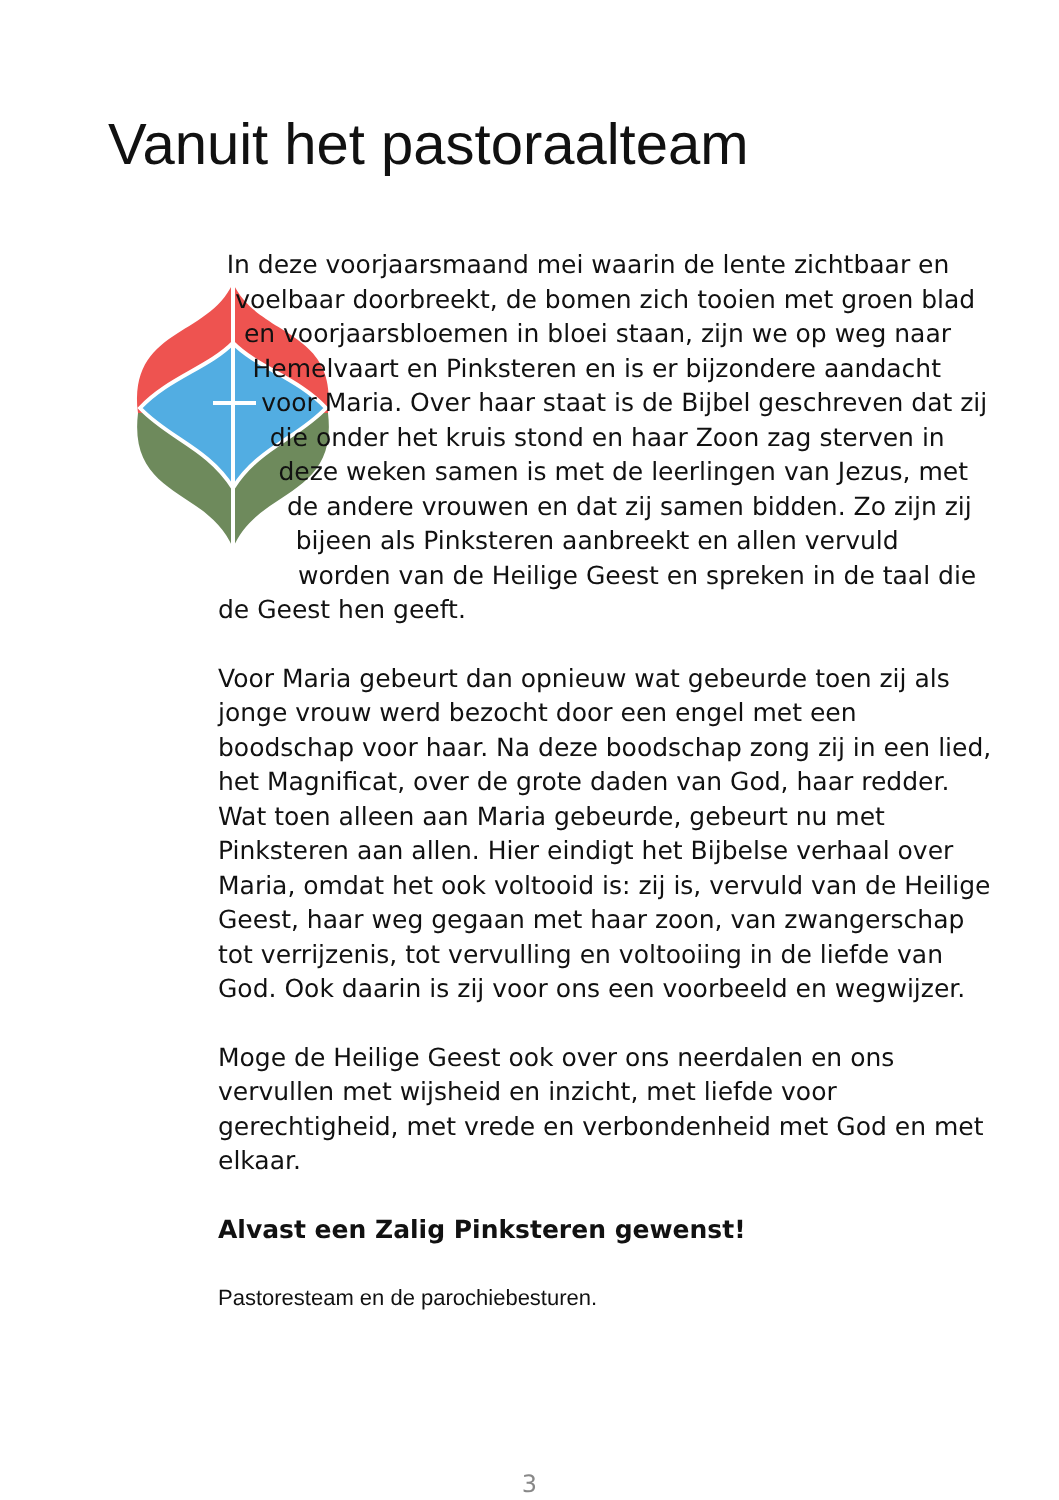Vanuit het pastoraalteam
In deze voorjaarsmaand mei waarin de lente zichtbaar en voelbaar doorbreekt, de bomen zich tooien met groen blad en voorjaarsbloemen in bloei staan, zijn we op weg naar Hemelvaart en Pinksteren en is er bijzondere aandacht voor Maria. Over haar staat is de Bijbel geschreven dat zij die onder het kruis stond en haar Zoon zag sterven in deze weken samen is met de leerlingen van Jezus, met de andere vrouwen en dat zij samen bidden. Zo zijn zij bijeen als Pinksteren aanbreekt en allen vervuld worden van de Heilige Geest en spreken in de taal die de Geest hen geeft.
Voor Maria gebeurt dan opnieuw wat gebeurde toen zij als jonge vrouw werd bezocht door een engel met een boodschap voor haar. Na deze boodschap zong zij in een lied, het Magnificat, over de grote daden van God, haar redder. Wat toen alleen aan Maria gebeurde, gebeurt nu met Pinksteren aan allen. Hier eindigt het Bijbelse verhaal over Maria, omdat het ook voltooid is: zij is, vervuld van de Heilige Geest, haar weg gegaan met haar zoon, van zwangerschap tot verrijzenis, tot vervulling en voltooiing in de liefde van God. Ook daarin is zij voor ons een voorbeeld en wegwijzer.
Moge de Heilige Geest ook over ons neerdalen en ons vervullen met wijsheid en inzicht, met liefde voor gerechtigheid, met vrede en verbondenheid met God en met elkaar.
Alvast een Zalig Pinksteren gewenst!
Pastoresteam en de parochiebesturen.
3